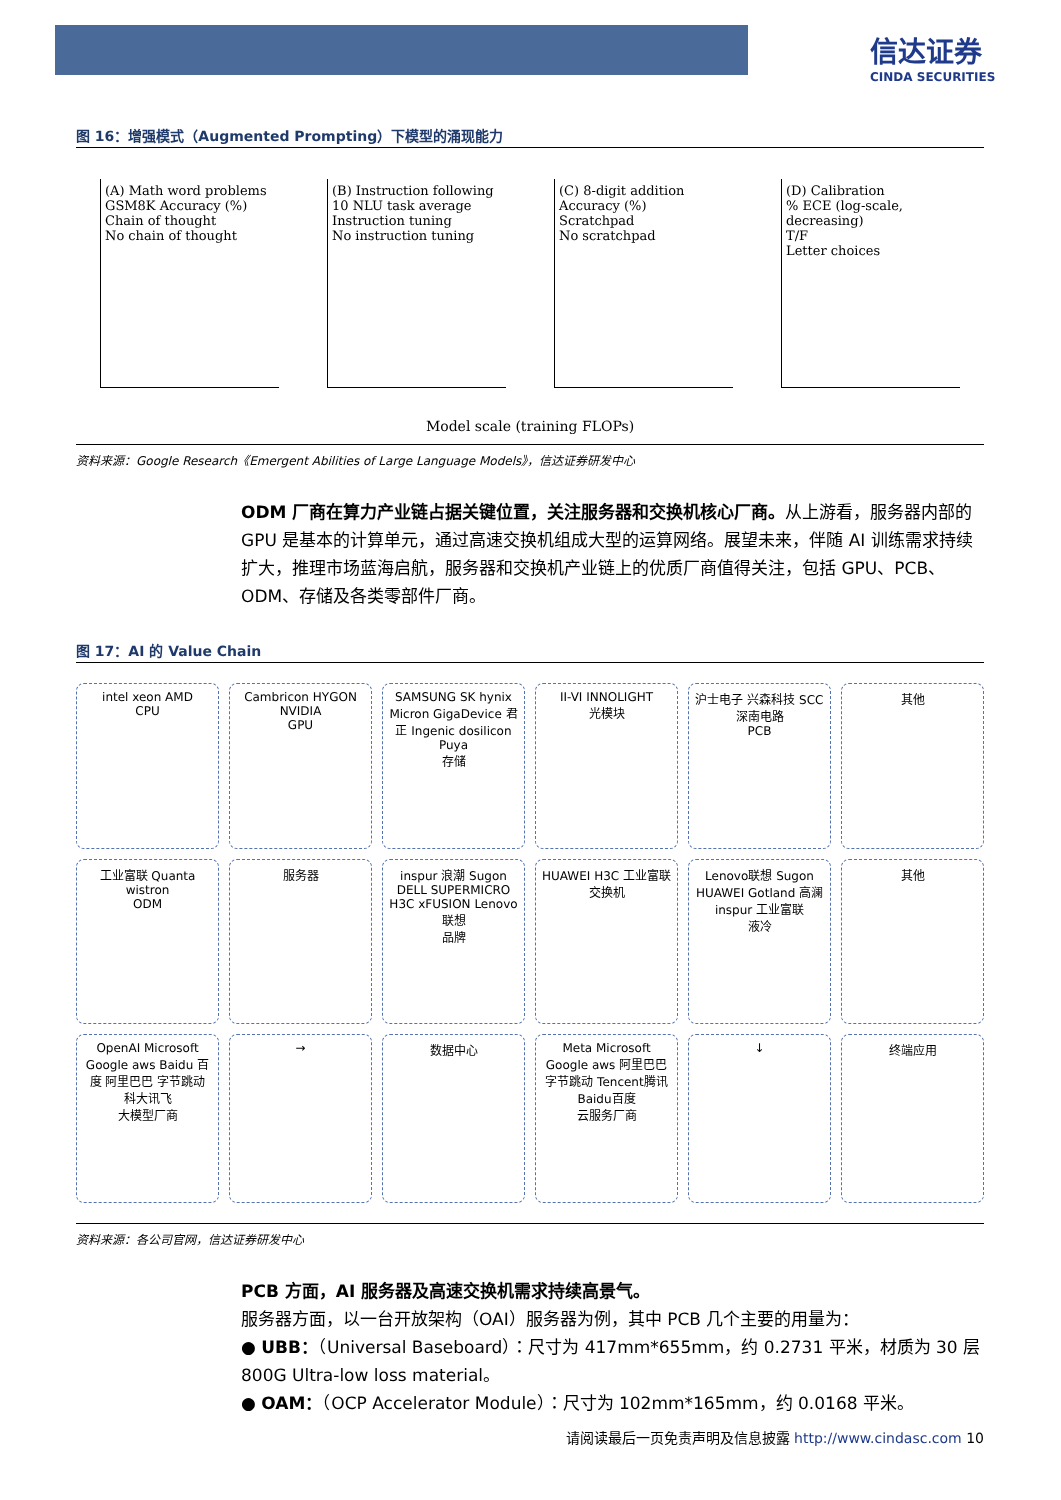信达证券
CINDA SECURITIES
图 16：增强模式（Augmented Prompting）下模型的涌现能力
(A) Math word problems
GSM8K Accuracy (%)
Chain of thought
No chain of thought
(B) Instruction following
10 NLU task average
Instruction tuning
No instruction tuning
(C) 8-digit addition
Accuracy (%)
Scratchpad
No scratchpad
(D) Calibration
% ECE (log-scale, decreasing)
T/F
Letter choices
Model scale (training FLOPs)
资料来源：Google Research《Emergent Abilities of Large Language Models》，信达证券研发中心
ODM 厂商在算力产业链占据关键位置，关注服务器和交换机核心厂商。从上游看，服务器内部的 GPU 是基本的计算单元，通过高速交换机组成大型的运算网络。展望未来，伴随 AI 训练需求持续扩大，推理市场蓝海启航，服务器和交换机产业链上的优质厂商值得关注，包括 GPU、PCB、ODM、存储及各类零部件厂商。
图 17：AI 的 Value Chain
intel xeon AMD
CPU
Cambricon HYGON NVIDIA
GPU
SAMSUNG SK hynix Micron GigaDevice 君正 Ingenic dosilicon Puya
存储
II-VI INNOLIGHT
光模块
沪士电子 兴森科技 SCC深南电路
PCB
其他
工业富联 Quanta wistron
ODM
服务器
inspur 浪潮 Sugon DELL SUPERMICRO H3C xFUSION Lenovo联想
品牌
HUAWEI H3C 工业富联
交换机
Lenovo联想 Sugon HUAWEI Gotland 高澜 inspur 工业富联
液冷
其他
OpenAI Microsoft Google aws Baidu 百度 阿里巴巴 字节跳动 科大讯飞
大模型厂商
→
数据中心
Meta Microsoft Google aws 阿里巴巴 字节跳动 Tencent腾讯 Baidu百度
云服务厂商
↓
终端应用
资料来源：各公司官网，信达证券研发中心
PCB 方面，AI 服务器及高速交换机需求持续高景气。
服务器方面，以一台开放架构（OAI）服务器为例，其中 PCB 几个主要的用量为：
● UBB：（Universal Baseboard）：尺寸为 417mm*655mm，约 0.2731 平米，材质为 30 层 800G Ultra-low loss material。
● OAM：（OCP Accelerator Module）：尺寸为 102mm*165mm，约 0.0168 平米。
请阅读最后一页免责声明及信息披露 http://www.cindasc.com 10